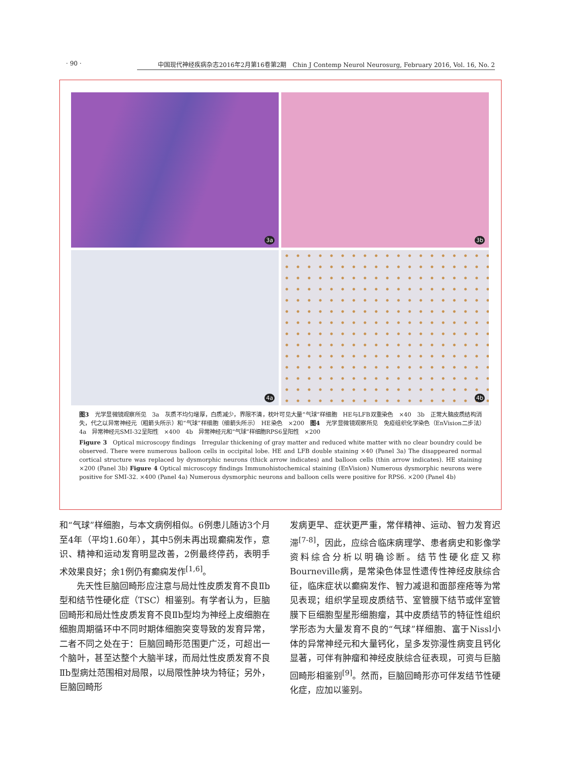· 90 · 中国现代神经疾病杂志2016年2月第16卷第2期　Chin J Contemp Neurol Neurosurg, February 2016, Vol. 16, No. 2
3a
3b
4a
4b
图3　光学显微镜观察所见　3a　灰质不均匀增厚，白质减少，界限不清，枕叶可见大量“气球”样细胞　HE与LFB双重染色　×40　3b　正常大脑皮质结构消失，代之以异常神经元（粗箭头所示）和“气球”样细胞（细箭头所示）　HE染色　×200　图4　光学显微镜观察所见　免疫组织化学染色（EnVision二步法）　4a　异常神经元SMI-32呈阳性　×400　4b　异常神经元和“气球”样细胞RPS6呈阳性　×200
Figure 3　Optical microscopy findings　Irregular thickening of gray matter and reduced white matter with no clear boundry could be observed. There were numerous balloon cells in occipital lobe. HE and LFB double staining ×40 (Panel 3a) The disappeared normal cortical structure was replaced by dysmorphic neurons (thick arrow indicates) and balloon cells (thin arrow indicates). HE staining ×200 (Panel 3b) Figure 4 Optical microscopy findings Immunohistochemical staining (EnVision) Numerous dysmorphic neurons were positive for SMI-32. ×400 (Panel 4a) Numerous dysmorphic neurons and balloon cells were positive for RPS6. ×200 (Panel 4b)
和“气球”样细胞，与本文病例相似。6例患儿随访3个月至4年（平均1.60年），其中5例未再出现癫痫发作，意识、精神和运动发育明显改善，2例最终停药，表明手术效果良好；余1例仍有癫痫发作<sup>[1,6]</sup>。
先天性巨脑回畸形应注意与局灶性皮质发育不良Ⅱb型和结节性硬化症（TSC）相鉴别。有学者认为，巨脑回畸形和局灶性皮质发育不良Ⅱb型均为神经上皮细胞在细胞周期循环中不同时期体细胞突变导致的发育异常，二者不同之处在于：巨脑回畸形范围更广泛，可超出一个脑叶，甚至达整个大脑半球，而局灶性皮质发育不良Ⅱb型病灶范围相对局限，以局限性肿块为特征；另外，巨脑回畸形
发病更早、症状更严重，常伴精神、运动、智力发育迟滞<sup>[7-8]</sup>，因此，应综合临床病理学、患者病史和影像学资料综合分析以明确诊断。结节性硬化症又称Bourneville病，是常染色体显性遗传性神经皮肤综合征，临床症状以癫痫发作、智力减退和面部痤疮等为常见表现；组织学呈现皮质结节、室管膜下结节或伴室管膜下巨细胞型星形细胞瘤，其中皮质结节的特征性组织学形态为大量发育不良的“气球”样细胞、富于Nissl小体的异常神经元和大量钙化，呈多发弥漫性病变且钙化显著，可伴有肿瘤和神经皮肤综合征表现，可资与巨脑回畸形相鉴别<sup>[9]</sup>。然而，巨脑回畸形亦可伴发结节性硬化症，应加以鉴别。